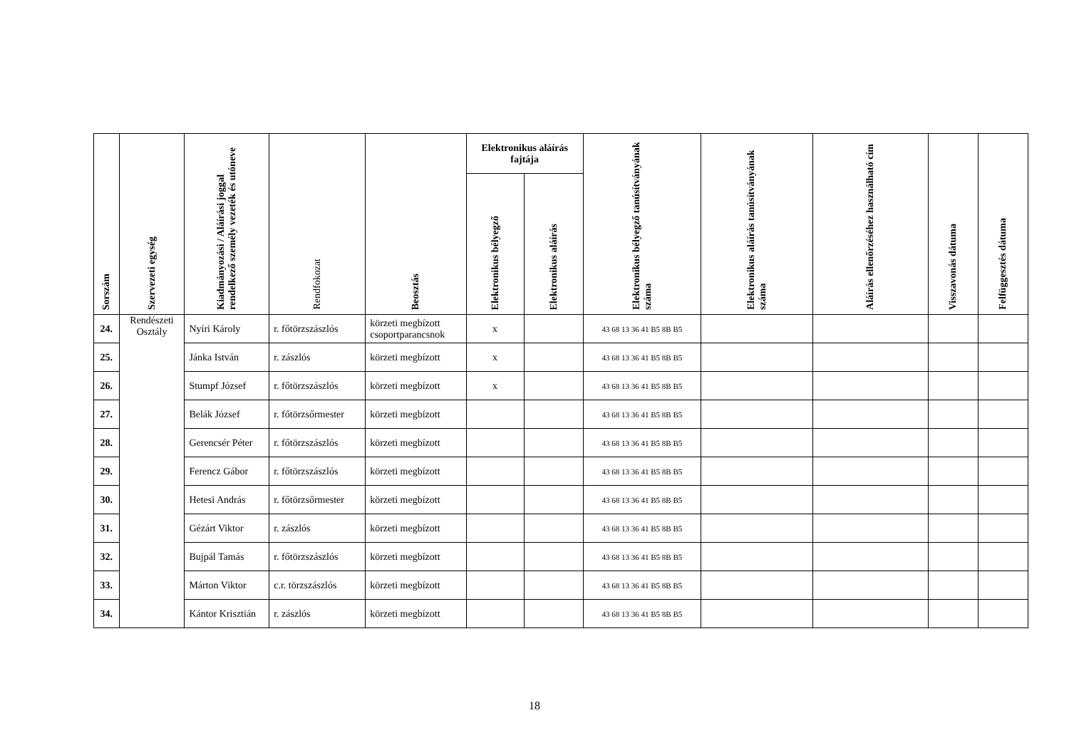| Sorszám | Szervezeti egység | Kiadmányozási / Aláírási joggal rendelkező személy vezeték és utóneve | Rendfokozat | Beosztás | Elektronikus aláírás fajtája | | Elektronikus bélyegző tanúsítványának száma | Elektronikus aláírás tanúsítványának száma | Aláírás ellenőrzéséhez használható cím | Visszavonás dátuma | Felfüggesztés dátuma |
| --- | --- | --- | --- | --- | --- | --- | --- | --- | --- | --- | --- |
| | | | | | Elektronikus bélyegző | Elektronikus aláírás | | | | | |
| 24. | Rendészeti Osztály | Nyíri Károly | r. főtörzszászlós | körzeti megbízott csoportparancsnok | x | | 43 68 13 36 41 B5 8B B5 | | | | |
| 25. | | Jánka István | r. zászlós | körzeti megbízott | x | | 43 68 13 36 41 B5 8B B5 | | | | |
| 26. | | Stumpf József | r. főtörzszászlós | körzeti megbízott | x | | 43 68 13 36 41 B5 8B B5 | | | | |
| 27. | | Belák József | r. főtörzsőrmester | körzeti megbízott | | | 43 68 13 36 41 B5 8B B5 | | | | |
| 28. | | Gerencsér Péter | r. főtörzszászlós | körzeti megbízott | | | 43 68 13 36 41 B5 8B B5 | | | | |
| 29. | | Ferencz Gábor | r. főtörzszászlós | körzeti megbízott | | | 43 68 13 36 41 B5 8B B5 | | | | |
| 30. | | Hetesi András | r. főtörzsőrmester | körzeti megbízott | | | 43 68 13 36 41 B5 8B B5 | | | | |
| 31. | | Gézárt Viktor | r. zászlós | körzeti megbízott | | | 43 68 13 36 41 B5 8B B5 | | | | |
| 32. | | Bujpál Tamás | r. főtörzszászlós | körzeti megbízott | | | 43 68 13 36 41 B5 8B B5 | | | | |
| 33. | | Márton Viktor | c.r. törzszászlós | körzeti megbízott | | | 43 68 13 36 41 B5 8B B5 | | | | |
| 34. | | Kántor Krisztián | r. zászlós | körzeti megbízott | | | 43 68 13 36 41 B5 8B B5 | | | | |
18